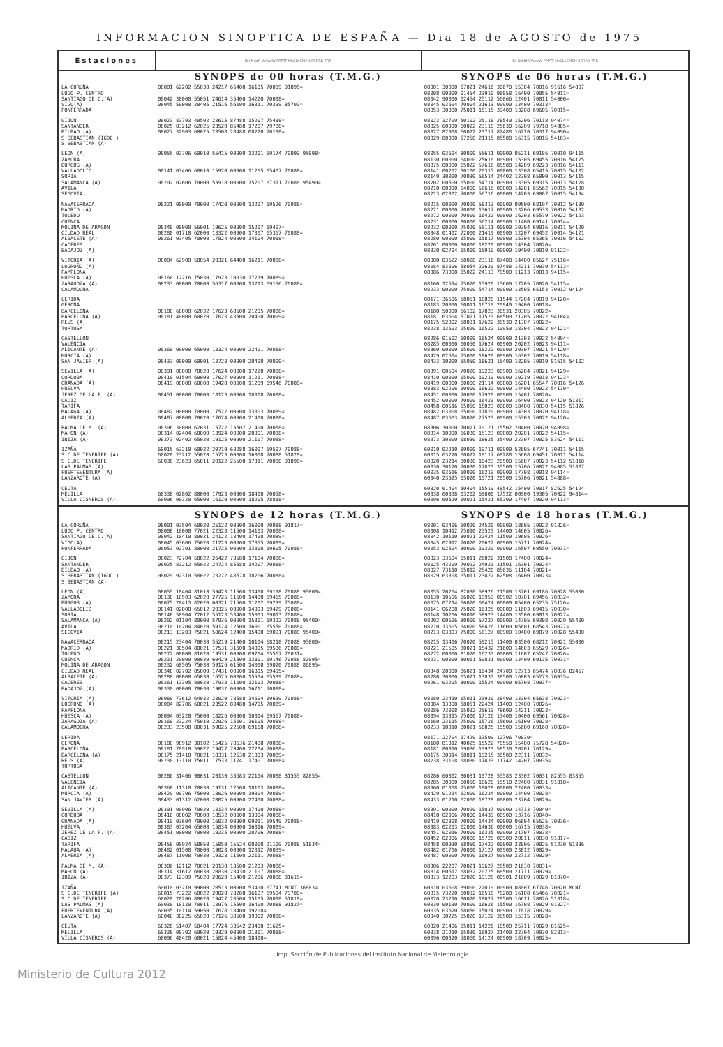INFORMACION SINOPTICA DE ESPAÑA — Dia 18 de AGOSTO de 1975
| Estaciones | IIiii Nddff VVwwW PPPTT NhCLhCMCH 8RRRR 7RR | IIiii Nddff VVwwW PPPTT NhCLhCMCH 8RRRR 7RR |
| --- | --- | --- |
| | SYNOPS de 00 horas (T.M.G.) | SYNOPS de 06 horas (T.M.G.) |
| LA CORUÑA LUGO P. CENTRO SANTIAGO DE C.(A) VIGO(A) PONFERRADA | 08001 62202 55030 24217 66400 16105 70099 91895= 08042 30000 55051 24614 35400 14220 70088= 08045 50000 20405 21516 56100 16311 70399 85702= | 08001 30000 57021 24616 30670 15304 70016 91616 54007 08008 90000 01454 23910 96058 16400 70055 54011= 08042 90000 02454 25112 56066 12401 70011 54000= 08045 03604 70004 21613 00900 13400 70313= 08053 30000 75011 15115 39400 13208 69605 70015= |
| GIJON SANTANDER BILBAO (A) S.SEBASTIAN (IGDC.) S.SEBASTIAN (A) | 08023 83703 40502 23615 87488 15207 75488= 08025 83212 62025 23520 85488 17207 79788= 08027 32903 60025 23508 28488 08220 70188= | 08023 32709 50102 25118 28540 15206 70118 94074= 08025 60000 60022 23118 25630 16209 79718 94085= 08027 82908 60022 23717 82488 16210 70317 94090= 08029 80000 57258 21315 85588 16315 70015 54103= |
| LEON (A) ZAMORA BURGOS (A) VALLADOLID SORIA SALAMANCA (A) AVILA SEGOVIA | 08055 02706 60010 55415 00900 13201 69174 70099 95098= 08141 03406 68010 15920 00900 11205 65407 70088= 08202 02606 70000 55918 00900 15207 67311 70088 95490= | 08055 03604 80000 55611 00000 05211 69186 70010 94115 08130 00000 64000 25616 00900 15305 69455 70016 54125 08075 00000 65022 57616 85588 14209 69223 70016 54111 08141 00202 30100 20315 00000 13308 65415 70015 54102 08149 30000 70030 56514 24402 12308 65000 70013 54115 08202 00500 65000 54714 00900 13305 69315 70013 54128 08210 00000 64000 56615 00000 14201 65562 70015 54130 08213 02302 70000 56716 00000 14203 69087 70015 54134 |
| NAVACERRADA MADRID (A) TOLEDO CUENCA MOLINA DE ARAGON CIUDAD REAL ALBACETE (A) CACERES BADAJOZ (A) | 08221 00000 70000 17420 00900 13207 69526 70088= 08348 00000 56001 19625 00900 15207 69497= 08280 01710 62000 13322 00900 17307 65367 70088= 08261 03405 70000 17824 00900 14104 70088= | 08215 00000 70020 58313 00900 09500 68197 70012 54130 08221 00000 70000 13617 00900 13206 69533 70016 54132 08272 00000 70000 16422 00000 16203 65579 70022 54123 08231 00000 80000 56214 00900 11400 69141 70014= 08232 00000 75020 55111 00000 10304 69016 70011 54120 08348 01402 72000 21419 00900 12207 69452 70014 54121 08280 00000 65000 15817 00000 15304 65365 70016 54102 08261 00000 80000 18220 00900 14304 70020= 08330 02704 65000 15919 00900 19400 70019 91122= |
| VITORIA (A) LOGROÑO (A) PAMPLONA HUESCA (A) ZARAGOZA (A) CALAMOCHA | 08084 62900 58054 20321 64400 16211 70088= 08160 12216 75030 17923 10930 17219 70089= 08233 00000 70000 56317 00900 13213 69156 70088= | 08080 83622 58028 23116 87488 14400 65627 75116= 08084 83606 58054 22620 87488 14211 70030 54113= 08086 73008 65022 24113 78500 11213 70013 94115= 08160 12514 75020 15920 15600 17205 70020 54115= 08233 00000 75000 54714 00900 13505 65153 70012 94124 |
| LERIDA GERONA BARCELONA BARCELONA (A) REUS (A) TORTOSA | 08180 60000 62032 17623 68500 21205 70088= 08181 40000 60020 17023 43500 20400 70099= | 08171 36606 58051 18820 11544 17204 70019 94120= 08183 20000 60011 16719 20940 19400 70018= 08180 50000 56102 17823 38531 20305 70022= 08181 63604 57021 17523 68500 21205 70022 94104= 08175 52802 58031 17622 38530 21307 70022= 08238 13603 25020 16522 10950 18304 70022 94121= |
| CASTELLON VALENCIA ALICANTE (A) MURCIA (A) SAN JAVIER (A) | 08360 00000 65000 13324 00900 22401 70088= 08433 00000 60001 13723 00900 20400 70000= | 08286 01502 60000 16524 00000 21303 70022 54094= 08285 00000 60050 17624 00900 20202 70023 94111= 08360 00000 65000 18222 00900 20307 70021 54120= 08429 02604 75000 18620 00900 16302 70019 54118= 08433 10000 55050 18621 15400 18205 70019 81615 54102 |
| SEVILLA (A) CORDOBA GRANADA (A) HUELVA JEREZ DE LA F. (A) CADIZ TARIFA MALAGA (A) ALMERIA (A) | 08391 00000 70020 17624 00900 17220 70088= 08410 01504 60000 17027 00900 11211 70088= 08419 00000 60000 19420 00900 11209 69546 70088= 08451 00000 70000 18123 00900 18308 70088= 08482 00000 70000 17522 00900 13303 70089= 08487 00000 70020 17624 00900 21400 70088= | 08391 00504 70020 19223 00900 16204 70021 94129= 08410 00000 65000 19219 00900 10219 70018 94123= 08419 00000 60000 21114 00000 16201 65547 70016 54126 08383 02206 60000 16622 00000 14400 70022 54130= 08451 00000 70000 17920 00900 15401 70020= 08452 00000 70000 16423 00900 16400 70023 94120 51817 08458 00516 55050 15023 00000 18400 70030 54115 51826 08482 03008 65000 17820 00900 14303 70020 94118= 08487 03603 70020 27523 00900 15303 70022 94120= |
| PALMA DE M. (A). MAHON (A) IBIZA (A) | 08306 30000 62031 15722 15502 21400 70088= 08314 02404 68000 13924 00900 20301 70088= 08373 02402 65020 19125 00900 21107 70088= | 08306 30000 70021 19121 15502 20400 70020 94098= 08314 10000 66030 15123 00000 20201 70022 54115= 08373 30000 68030 18625 35400 22307 70025 83624 54111 |
| IZAÑA S.C.DE TENERIFE (A) S.C.DE TENERIFE LAS PALMAS (A) FUERTEVENTURA (A) LANZAROTE (A) | 60015 63210 60022 20719 68288 16007 69507 70088= 60020 23212 55020 15723 00000 16008 70088 51828= 60030 23623 65011 20122 25500 17311 70088 91896= | 60010 03210 89000 19711 00900 52605 67741 70011 54115 60015 63220 60022 19117 68288 15608 69451 70011 54114 60020 23214 80030 18423 28500 15607 70023 54112 51818 60030 30120 70030 17823 35500 15706 70022 94085 51887 60035 03616 60000 16219 00900 17708 70018 94114= 60040 23625 65020 15721 28500 15706 70021 54888= |
| CEUTA MELILLA VILLA CISNEROS (A) | 60338 02802 80000 17923 00900 18400 70058= 60096 00320 65000 16120 00900 18205 78888= | 60320 61404 50404 15519 48542 15400 70017 82625 54124 60338 60338 03202 69000 17522 00900 19305 70022 94814= 60096 60520 60021 15421 65300 17407 70020 94113= |
| | SYNOPS de 12 horas (T.M.G.) | SYNOPS de 18 horas (T.M.G.) |
| LA CORUÑA LUGO P. CENTRO SANTIAGO DE C.(A) VIGO(A) PONFERRADA | 08001 03504 60020 25122 00900 16000 70088 91817= 08008 10000 77021 22323 11500 14103 70088= 08042 10410 80021 24122 18400 17400 70089= 08045 03606 75020 21223 00900 17855 70089= 08053 02701 80000 21725 00900 13800 69605 70088= | 08001 03406 60020 24520 00900 18605 70022 91826= 08008 10412 75010 23523 14400 14605 70026= 08042 10110 80021 22424 11500 19605 70026= 08045 02912 70020 20622 00900 15711 70024= 08053 02504 80000 19329 00900 16507 69550 70031= |
| GIJON SANTANDER BILBAO (A) S.SEBASTIAN (IGDC.) S.SEBASTIAN (A) | 08023 72704 58022 26422 78588 17104 70088= 08025 83212 65022 24724 85588 14207 70088= 08029 92310 58022 23222 48578 18206 70088= | 08023 33604 65011 26022 31508 17400 70024= 08025 43209 70022 24923 31501 16301 70024= 08027 73110 65012 25420 85636 11104 70021= 08029 63308 65011 23422 62508 16400 70023= |
| LEON (A) ZAMORA BURGOS (A) VALLADOLID SORIA SALAMANCA (A) AVILA SEGOVIA | 08055 10404 81010 59423 11500 13400 69198 70088 95000= 08130 10503 62020 27725 11600 14400 69465 70088= 08075 20413 82020 60321 21500 11202 69239 75088= 08141 02000 65012 20325 00900 14803 69429 70088= 08148 50904 72012 55123 53400 15003 69013 70088= 08202 01104 80000 57936 00900 15801 69322 70088 95400= 08210 10204 84020 59124 12500 16001 65550 70088= 08213 13203 75021 58624 12400 15400 69091 70088 95400= | 08055 20204 82030 58926 21500 13701 69186 70028 55000 08130 10506 66020 19959 00902 10701 69456 70032= 08075 07214 66020 60424 00000 05400 65235 75126= 08141 06208 75020 16325 00000 11603 69415 70030= 08148 10206 80010 58923 14400 13500 69013 70027= 08202 00606 80000 57227 00900 14705 69308 70029 55400 08210 13605 64020 58426 11600 05601 68543 70027= 08213 03803 75000 58127 00900 10400 69079 70028 55400 |
| NAVACERRADA MADRID (A) TOLEDO CUENCA MOLINA DE ARAGON CIUDAD REAL ALBACETE (A) CACERES BADAJOZ (A) | 08215 23404 70030 55219 21400 10104 68218 70088 95000= 08221 30504 80021 17531 31600 14805 69536 70088= 08272 00000 81020 19531 00900 09704 65567 70031= 08231 20000 90030 60429 21500 13801 69146 70088 82095= 08232 60505 75030 59126 61500 14000 69020 70088 86895= 08348 02702 85000 17431 00900 16805 69495= 08280 00000 65030 16525 00000 15504 65539 70088= 08261 13305 80020 17933 11600 12103 70088= 08330 00000 70030 19032 00900 16711 70088= | 08215 13406 70020 59215 11400 03500 68212 70021 55000 08221 21505 80021 15432 21600 14603 65529 70026= 08272 00000 81020 16233 00000 11607 65247 70026= 08231 00000 80061 59831 00900 13400 69135 70031= 08348 20000 86021 16434 24700 12713 65474 70036 82457 08280 30000 65021 13833 38500 16803 65273 70035= 08261 03205 80000 15524 00900 05708 70037= |
| VITORIA (A) LOGROÑO (A) PAMPLONA HUESCA (A) ZARAGOZA (A) CALAMOCHA | 08080 73612 64032 23020 78588 14604 69639 70088= 08084 82706 60021 23522 88488 14705 70089= 08094 03220 75000 18226 00900 10804 69567 70088= 08160 23224 75010 22926 15601 16105 70088= 08233 23508 80031 59025 22500 69168 70088= | 08080 23410 65011 23920 28400 13304 65638 70023= 08084 13308 58051 22424 11400 12400 70026= 08086 73008 65032 25619 78600 14211 70023= 08094 13315 75000 17126 13400 10400 69561 70028= 08160 23115 75000 15726 15600 16100 70028= 08233 10310 80021 58025 15500 15600 69160 70028= |
| LERIDA GERONA BARCELONA BARCELONA (A) REUS (A) TORTOSA | 08180 90912 30102 15425 78536 21400 70088= 08181 70910 59022 19427 70400 22204 70088= 08175 21410 70021 18331 12530 21803 70089= 08238 13110 75011 17533 11741 17401 70088= | 08171 22704 17429 13509 12706 70030= 08180 81312 40025 15522 78558 15400 75728 54020= 08181 80810 59036 19923 58530 20201 70129= 08175 30914 58011 19215 38500 22311 70032= 08238 33108 68030 17433 11742 14207 70035= |
| CASTELLON VALENCIA ALICANTE (A) MURCIA (A) SAN JAVIER (A) | 08286 31406 90031 20130 33583 22104 70088 81555 82855= 08360 11310 70030 19131 12600 18103 70088= 08429 00706 75000 18026 00900 19804 70089= 08433 01312 62000 20025 00900 22400 70088= | 08286 60802 80031 19728 55583 23302 70031 82555 83855 08285 30000 60050 18628 15510 22400 70031 91818= 08360 01308 75000 18028 00000 22400 70033= 08429 01214 62000 16234 00000 14400 70028= 08433 01210 62000 18728 00000 23704 70029= |
| SEVILLA (A) CORDOBA GRANADA (A) HUELVA JEREZ DE LA F. (A) CADIZ TARIFA MALAGA (A) ALMERIA (A) | 08391 00906 70020 18134 00900 17400 70088= 08410 00002 70000 18532 00900 13004 70088= 08419 03604 70000 16032 00900 09011 69549 70088= 08383 03204 65000 15834 00900 16816 70089= 08451 00000 70000 19235 00900 20706 70088= 08458 00924 58050 15050 15524 00000 21109 70088 51834= 08482 01508 70000 19028 00900 12312 70039= 08487 11908 70030 19328 11500 22111 70088= | 08391 00000 70020 15037 00900 14713 70040= 08410 02906 70000 14439 00900 13716 70040= 08419 02808 70000 14434 00000 06604 65525 70036= 08383 02203 62000 14636 00000 16715 70038= 08451 02016 70000 16335 00900 21707 70038= 08452 02006 70000 15728 00900 20811 70030 91817= 08458 00930 58050 17422 00000 23806 70025 51230 51836 08482 01706 70000 17127 00900 23812 70029= 08487 00000 70020 16927 00900 22712 70029= |
| PALMA DE M. (A) MAHON (A) IBIZA (A) | 08306 12112 70021 20130 18500 21203 70088= 08314 31612 68030 20830 28430 21107 70088= 08373 12309 75020 20629 15400 21206 70088 81615= | 08306 22207 70021 19627 28500 21630 70031= 08314 60612 68032 20225 68500 21711 70029= 08373 12203 82020 19128 00901 21609 70029 81070= |
| IZAÑA S.C.DE TENERIFE (A) S.C.DE TENERIFE LAS PALMAS (A) FUERTEVENTURA (A) LANZAROTE (A) | 60010 03210 99000 20513 00900 53400 67741 MCNT 36883= 60015 73222 60022 20020 78288 16107 69504 79788= 60020 20206 80020 19427 28500 15105 70088 51818= 60030 10130 70011 18976 15500 16400 70088 91827= 60035 10114 59050 17628 18400 19208= 60040 30225 65020 17126 38500 19002 70088= | 60010 03608 89000 22019 00900 08007 67746 70020 MCNT 60015 73220 60032 16518 78288 16108 65466 70021= 60020 23210 80020 18027 28500 16611 70026 51818= 60030 00130 70000 16626 15500 16708 70029 91827= 60035 03620 58050 15024 00900 17818 70029= 60040 30225 65020 17122 38500 15315 70028= |
| CEUTA MELILLA VILLA CISNEROS (A) | 60320 51407 50404 17724 33542 23400 81625= 60338 00702 69020 19329 00900 21801 70088= 60096 40420 60021 15824 45400 18400= | 60320 21406 65011 14226 18500 25711 70029 81625= 60338 21210 65030 16927 21400 22704 70030 82813= 60096 00320 58060 14124 00900 18709 70025= |
Imp. Sección de Publicaciones del Instituto Nacional de Meteorología
Ministerio de Cultura 2012